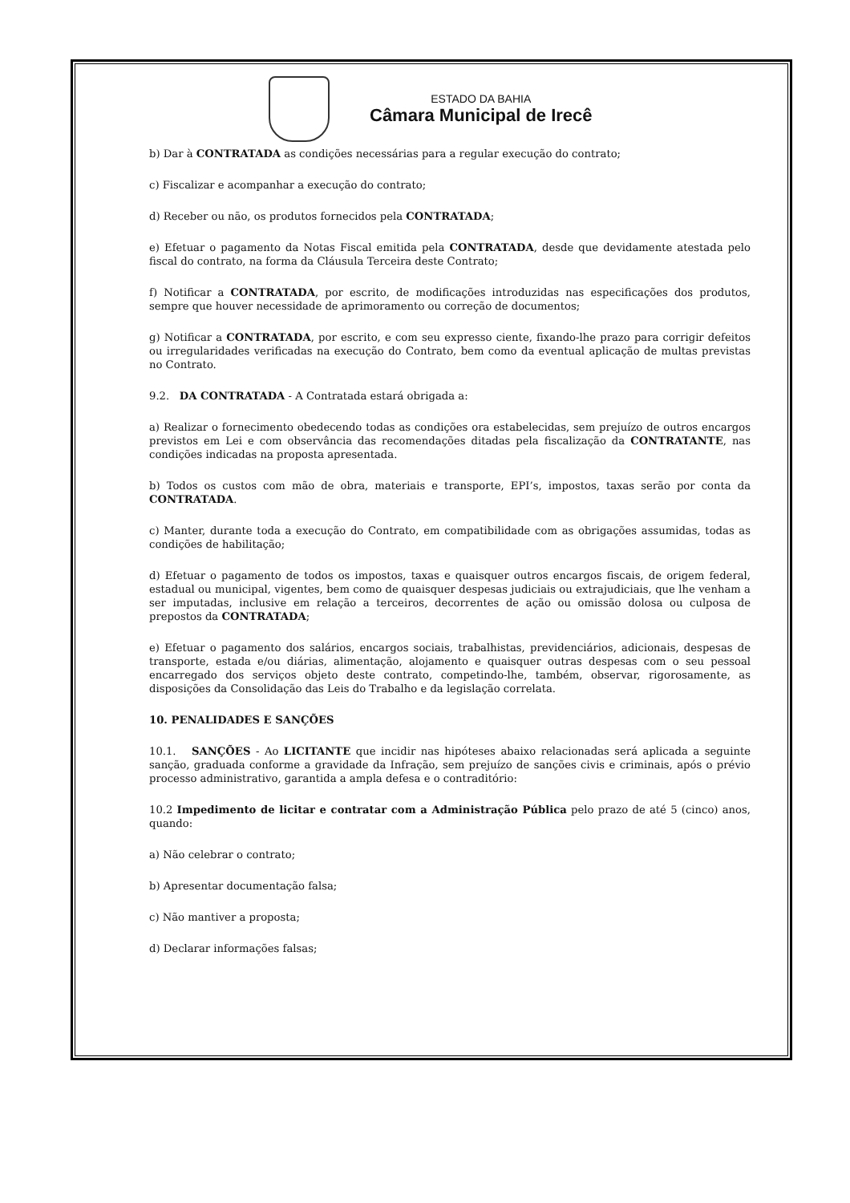ESTADO DA BAHIA
Câmara Municipal de Irecê
b) Dar à CONTRATADA as condições necessárias para a regular execução do contrato;
c) Fiscalizar e acompanhar a execução do contrato;
d) Receber ou não, os produtos fornecidos pela CONTRATADA;
e) Efetuar o pagamento da Notas Fiscal emitida pela CONTRATADA, desde que devidamente atestada pelo fiscal do contrato, na forma da Cláusula Terceira deste Contrato;
f) Notificar a CONTRATADA, por escrito, de modificações introduzidas nas especificações dos produtos, sempre que houver necessidade de aprimoramento ou correção de documentos;
g) Notificar a CONTRATADA, por escrito, e com seu expresso ciente, fixando-lhe prazo para corrigir defeitos ou irregularidades verificadas na execução do Contrato, bem como da eventual aplicação de multas previstas no Contrato.
9.2. DA CONTRATADA - A Contratada estará obrigada a:
a) Realizar o fornecimento obedecendo todas as condições ora estabelecidas, sem prejuízo de outros encargos previstos em Lei e com observância das recomendações ditadas pela fiscalização da CONTRATANTE, nas condições indicadas na proposta apresentada.
b) Todos os custos com mão de obra, materiais e transporte, EPI’s, impostos, taxas serão por conta da CONTRATADA.
c) Manter, durante toda a execução do Contrato, em compatibilidade com as obrigações assumidas, todas as condições de habilitação;
d) Efetuar o pagamento de todos os impostos, taxas e quaisquer outros encargos fiscais, de origem federal, estadual ou municipal, vigentes, bem como de quaisquer despesas judiciais ou extrajudiciais, que lhe venham a ser imputadas, inclusive em relação a terceiros, decorrentes de ação ou omissão dolosa ou culposa de prepostos da CONTRATADA;
e) Efetuar o pagamento dos salários, encargos sociais, trabalhistas, previdenciários, adicionais, despesas de transporte, estada e/ou diárias, alimentação, alojamento e quaisquer outras despesas com o seu pessoal encarregado dos serviços objeto deste contrato, competindo-lhe, também, observar, rigorosamente, as disposições da Consolidação das Leis do Trabalho e da legislação correlata.
10. PENALIDADES E SANÇÕES
10.1. SANÇÕES - Ao LICITANTE que incidir nas hipóteses abaixo relacionadas será aplicada a seguinte sanção, graduada conforme a gravidade da Infração, sem prejuízo de sanções civis e criminais, após o prévio processo administrativo, garantida a ampla defesa e o contraditório:
10.2 Impedimento de licitar e contratar com a Administração Pública pelo prazo de até 5 (cinco) anos, quando:
a) Não celebrar o contrato;
b) Apresentar documentação falsa;
c) Não mantiver a proposta;
d) Declarar informações falsas;